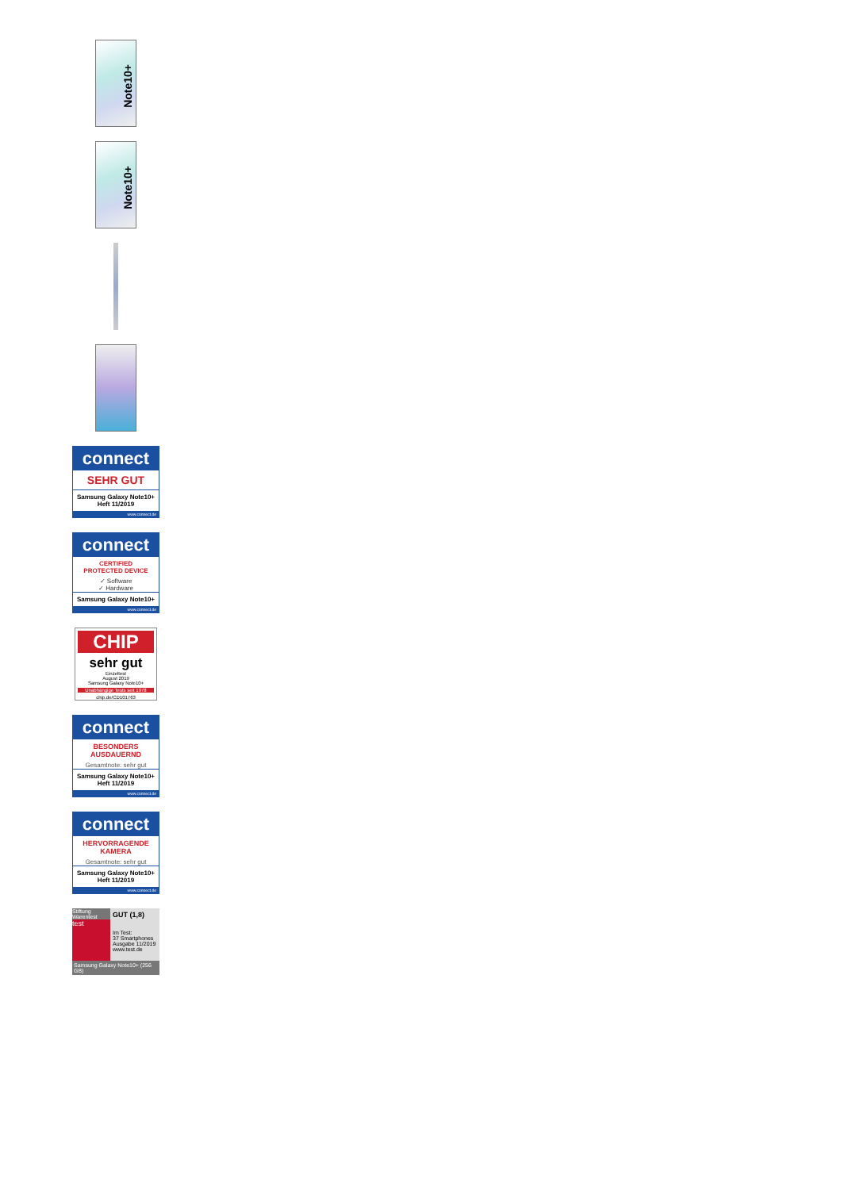Note10+
Note10+
connect
SEHR GUT
Samsung Galaxy Note10+
Heft 11/2019
www.connect.de
connect
CERTIFIED
PROTECTED DEVICE
✓ Software
✓ Hardware
Samsung Galaxy Note10+
www.connect.de
CHIP
sehr gut
Einzeltest
August 2019
Samsung Galaxy Note10+
Unabhängige Tests seit 1978
chip.de/CD101763
connect
BESONDERS
AUSDAUERND
Gesamtnote: sehr gut
Samsung Galaxy Note10+
Heft 11/2019
www.connect.de
connect
HERVORRAGENDE
KAMERA
Gesamtnote: sehr gut
Samsung Galaxy Note10+
Heft 11/2019
www.connect.de
Stiftung Warentest
test
GUT (1,8)
Im Test:
37 Smartphones
Ausgabe 11/2019
www.test.de
Samsung Galaxy Note10+ (256 GB)